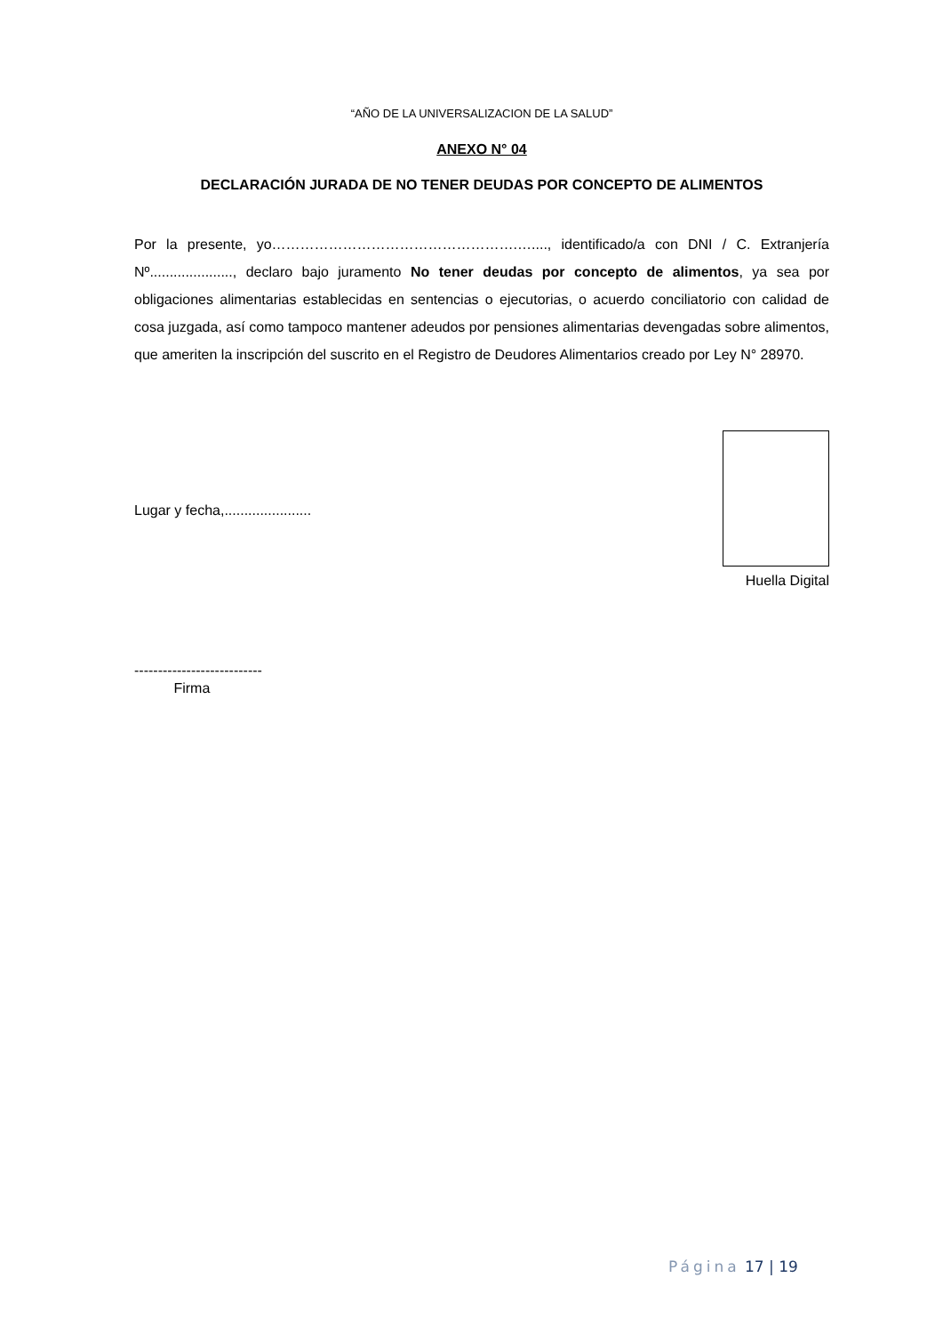“AÑO DE LA UNIVERSALIZACION DE LA SALUD”
ANEXO N° 04
DECLARACIÓN JURADA DE NO TENER DEUDAS POR CONCEPTO DE ALIMENTOS
Por la presente, yo…………………………………………….…...., identificado/a con DNI / C. Extranjería Nº....................., declaro bajo juramento No tener deudas por concepto de alimentos, ya sea por obligaciones alimentarias establecidas en sentencias o ejecutorias, o acuerdo conciliatorio con calidad de cosa juzgada, así como tampoco mantener adeudos por pensiones alimentarias devengadas sobre alimentos, que ameriten la inscripción del suscrito en el Registro de Deudores Alimentarios creado por Ley N° 28970.
Lugar y fecha,......................
Huella Digital
---------------------------
Firma
Página 17 | 19